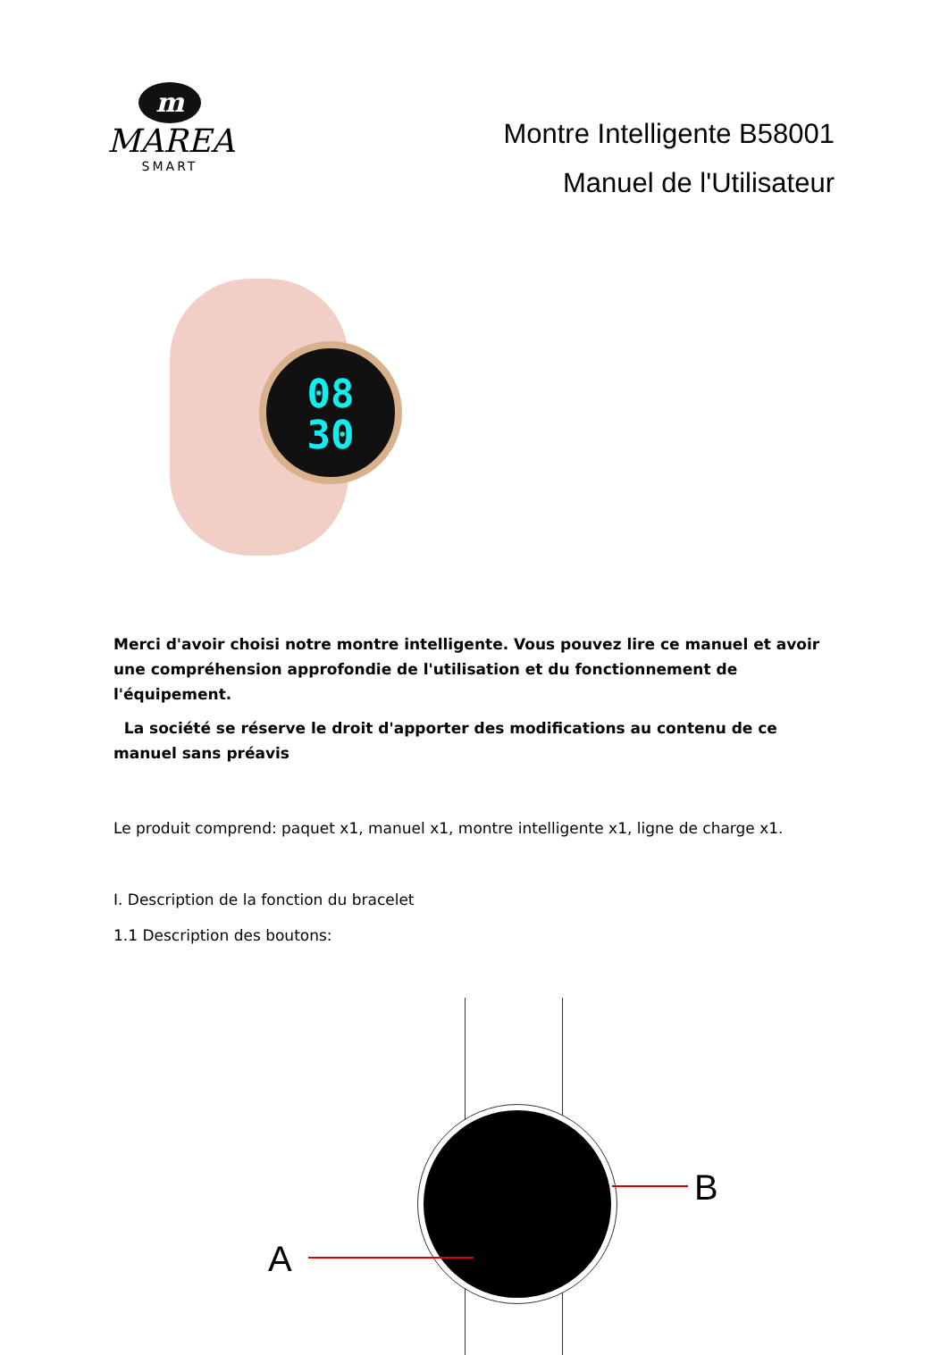m
MAREA
SMART
Montre Intelligente B58001
Manuel de l'Utilisateur
08
30
Merci d'avoir choisi notre montre intelligente. Vous pouvez lire ce manuel et avoir une compréhension approfondie de l'utilisation et du fonctionnement de l'équipement.
La société se réserve le droit d'apporter des modifications au contenu de ce manuel sans préavis
Le produit comprend: paquet x1, manuel x1, montre intelligente x1, ligne de charge x1.
I. Description de la fonction du bracelet
1.1 Description des boutons:
A
B